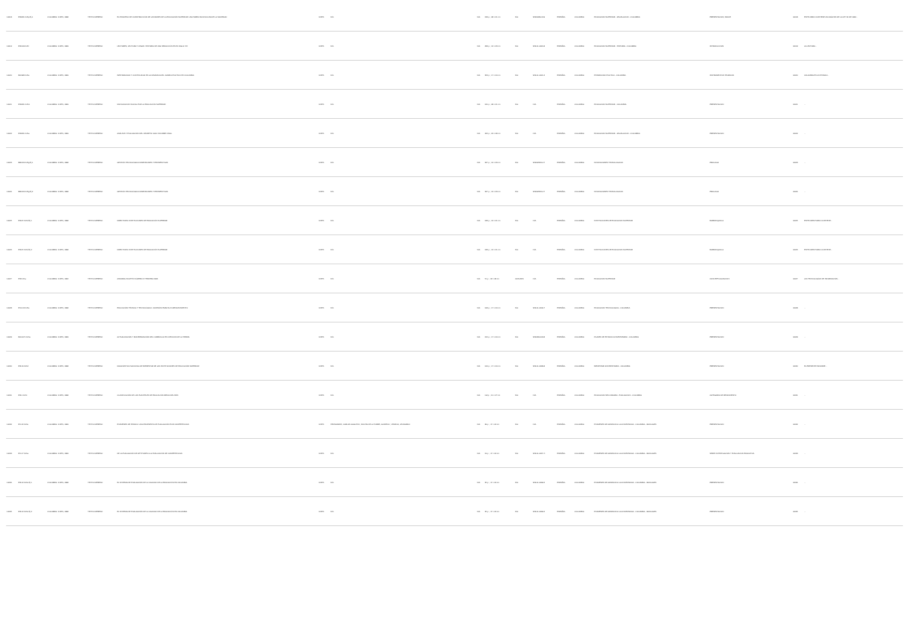| 10018 | 378.861 K15p Ej.1 | COLOMBIA: ICFES, 1998 | TEXTO IMPRESO | EL PROCESO DE CONSTRUCCIÓN DE LAS BASES DE LA EDUCACIÓN SUPERIOR: UNA TAREA INCONCLUSA DE LA SOCIEDAD | ICFES | N/A | N/A | 158 p. ; 28 x 21 cm | N/A | 958-9329-24-9 | ESPAÑOL | COLOMBIA | EDUCACION SUPERIOR - LEGISLACION - COLOMBIA | PRESENTACION; INDICE | 10018 | ESTE LIBRO CONTIENE UN ANÁLISIS DE LA LEY 30 DE 1992... |
| 10019 | 378.009 K15l | COLOMBIA: ICFES, 1999 | TEXTO IMPRESO | LECTORES, LECTURA Y LEGAS: HISTORIA DE UNA SEDUCCIÓN EN EL SIGLO XIX | ICFES | N/A | N/A | 258 p. ; 16 x 23 cm | N/A | 958-11-0420-8 | ESPAÑOL | COLOMBIA | EDUCACION SUPERIOR - HISTORIA - COLOMBIA | INTRODUCCION | 10019 | LA LECTURA... |
| 10020 | 320.986 K15e | COLOMBIA: ICFES, 1999 | TEXTO IMPRESO | INESTABILIDAD Y CONTINUIDAD EN LA DINÁMICA DEL CAMBIO POLÍTICO EN COLOMBIA | ICFES | N/A | N/A | 353 p. ; 17 x 24 cm | N/A | 958-11-0421-6 | ESPAÑOL | COLOMBIA | ESTABILIDAD POLITICA - COLOMBIA | INSTRUMENTOS TEORICOS | 10020 | COLOMBIA ES UN ESTADO... |
| 10021 | 378.861 K15m | COLOMBIA: ICFES, 1999 | TEXTO IMPRESO | MOVILIZACIÓN SOCIAL POR LA EDUCACIÓN SUPERIOR | ICFES | N/A | N/A | 160 p. ; 28 x 21 cm | N/A | N/A | ESPAÑOL | COLOMBIA | EDUCACION SUPERIOR - COLOMBIA | PRESENTACION | 10021 | ... |
| 10022 | 378.861 K15a | COLOMBIA: ICFES, 1999 | TEXTO IMPRESO | ANÁLISIS Y EVALUACIÓN DEL DECRETO 1444: INFORME FINAL | ICFES | N/A | N/A | 456 p. ; 22 x 28 cm | N/A | N/A | ESPAÑOL | COLOMBIA | EDUCACION SUPERIOR - LEGISLACION - COLOMBIA | PRESENTACION | 10022 | ... |
| 10023 | 338.064 K15g Ej.1 | COLOMBIA: ICFES, 1998 | TEXTO IMPRESO | GESTIÓN TECNOLÓGICA DIMENSIONES Y PERSPECTIVAS | ICFES | N/A | N/A | 327 p. ; 16 x 23 cm | N/A | 958-96563-2-7 | ESPAÑOL | COLOMBIA | INNOVACIONES TECNOLOGICAS | PROLOGO | 10023 | ... |
| 10024 | 338.064 K15g Ej.2 | COLOMBIA: ICFES, 1998 | TEXTO IMPRESO | GESTIÓN TECNOLÓGICA DIMENSIONES Y PERSPECTIVAS | ICFES | N/A | N/A | 327 p. ; 16 x 23 cm | N/A | 958-96563-2-7 | ESPAÑOL | COLOMBIA | INNOVACIONES TECNOLOGICAS | PROLOGO | 10024 | ... |
| 10025 | 378.05 K15d Ej.1 | COLOMBIA: ICFES, 1998 | TEXTO IMPRESO | DIRECTORIO INSTITUCIONES DE EDUCACIÓN SUPERIOR | ICFES | N/A | N/A | 168 p. ; 16 x 21 cm | N/A | N/A | ESPAÑOL | COLOMBIA | INSTITUCIONES DE EDUCACION SUPERIOR | BARRANQUILLA | 10025 | ESTE DIRECTORIO CONTIENE... |
| 10026 | 378.05 K15d Ej.2 | COLOMBIA: ICFES, 1998 | TEXTO IMPRESO | DIRECTORIO INSTITUCIONES DE EDUCACIÓN SUPERIOR | ICFES | N/A | N/A | 168 p. ; 16 x 21 cm | N/A | N/A | ESPAÑOL | COLOMBIA | INSTITUCIONES DE EDUCACION SUPERIOR | BARRANQUILLA | 10026 | ESTE DIRECTORIO CONTIENE... |
| 10027 | 378 K15a | COLOMBIA: ICFES, 1996 | TEXTO IMPRESO | ASMORAL BOLETÍN NÚMERO 3 TERCERA 1996 | ICFES | N/A | N/A | 51 p. ; 22 x 28 cm | 0123-4951 | N/A | ESPAÑOL | COLOMBIA | EDUCACION SUPERIOR | CONCEPTUALIZACION | 10027 | LAS TECNOLOGÍAS DE INFORMACIÓN... |
| 10028 | 374.013 K15e | COLOMBIA: ICFES, 1998 | TEXTO IMPRESO | EDUCACIÓN TÉCNICA Y TECNOLÓGICA: COMISIÓN PARA SU FORTALECIMIENTO | ICFES | N/A | N/A | 108 p. ; 17 x 24 cm | N/A | 958-11-0009-7 | ESPAÑOL | COLOMBIA | EDUCACION TECNOLOGICA - COLOMBIA | PRESENTACION | 10028 | ... |
| 10029 | 620.0071 K15a | COLOMBIA: ICFES, 1999 | TEXTO IMPRESO | ACTUALIZACIÓN Y MODERNIZACIÓN DEL CURRÍCULO EN CIENCIAS DE LA TIERRA | ICFES | N/A | N/A | 152 p. ; 17 x 24 cm | N/A | 958-680-006-8 | ESPAÑOL | COLOMBIA | PLANES DE ESTUDIO UNIVERSITARIO - COLOMBIA | PRESENTACION | 10029 | ... |
| 10030 | 378.19 K15d | COLOMBIA: ICFES, 1998 | TEXTO IMPRESO | DIAGNÓSTICO NACIONAL DE BIENESTAR DE LAS INSTITUCIONES DE EDUCACIÓN SUPERIOR | ICFES | N/A | N/A | 124 p. ; 17 x 24 cm | N/A | 958-11-0098-8 | ESPAÑOL | COLOMBIA | BIENESTAR UNIVERSITARIO - COLOMBIA | PRESENTACION | 10030 | EL PRESENTE INFORME... |
| 10031 | 378.1 K15c | COLOMBIA: ICFES, 1998 | TEXTO IMPRESO | CLASIFICACIÓN DE LOS PLANTELES DE EDUCACIÓN MEDIA DEL PAÍS | ICFES | N/A | N/A | 112 p. ; 21 x 27 cm | N/A | N/A | ESPAÑOL | COLOMBIA | EDUCACION SECUNDARIA - EVALUACION - COLOMBIA | CATEGORIA DE RENDIMIENTO | 10031 | ... |
| 10032 | 371.26 K15e | COLOMBIA: ICFES, 1999 | TEXTO IMPRESO | EXÁMENES DE ESTADO: UNA PROPUESTA DE EVALUACIÓN POR COMPETENCIAS | ICFES | HERNANDEZ, CARLOS AUGUSTO ; ROCHA DE LA TORRE, ALFREDO ; VERANO, LEONARDO | N/A | 99 p. ; 17 x 24 cm | N/A | N/A | ESPAÑOL | COLOMBIA | EXAMENES DE ADMISION A LA UNIVERSIDAD - COLOMBIA - MANUALES | PRESENTACION | 10032 | ... |
| 10033 | 371.27 K15a | COLOMBIA: ICFES, 1999 | TEXTO IMPRESO | DE LA EVALUACIÓN DE APTITUDES A LA EVALUACIÓN DE COMPETENCIAS | ICFES | N/A | N/A | 19 p. ; 17 x 24 cm | N/A | 958-11-0067-X | ESPAÑOL | COLOMBIA | EXAMENES DE ADMISION A LA UNIVERSIDAD - COLOMBIA - MANUALES | SERIE INVESTIGACION Y EVALUACION EDUCATIVA | 10033 | ... |
| 10034 | 378.16 K15s Ej.1 | COLOMBIA: ICFES, 1998 | TEXTO IMPRESO | EL SISTEMA DE EVALUACIÓN DE LA CALIDAD DE LA EDUCACIÓN EN COLOMBIA | ICFES | N/A | N/A | 35 p. ; 17 x 24 cm | N/A | 958-11-0099-6 | ESPAÑOL | COLOMBIA | EXAMENES DE ADMISION A LA UNIVERSIDAD - COLOMBIA - MANUALES | PRESENTACION | 10034 | ... |
| 10035 | 378.16 K15s Ej.2 | COLOMBIA: ICFES, 1998 | TEXTO IMPRESO | EL SISTEMA DE EVALUACIÓN DE LA CALIDAD DE LA EDUCACIÓN EN COLOMBIA | ICFES | N/A | N/A | 35 p. ; 17 x 24 cm | N/A | 958-11-0099-6 | ESPAÑOL | COLOMBIA | EXAMENES DE ADMISION A LA UNIVERSIDAD - COLOMBIA - MANUALES | PRESENTACION | 10035 | ... |